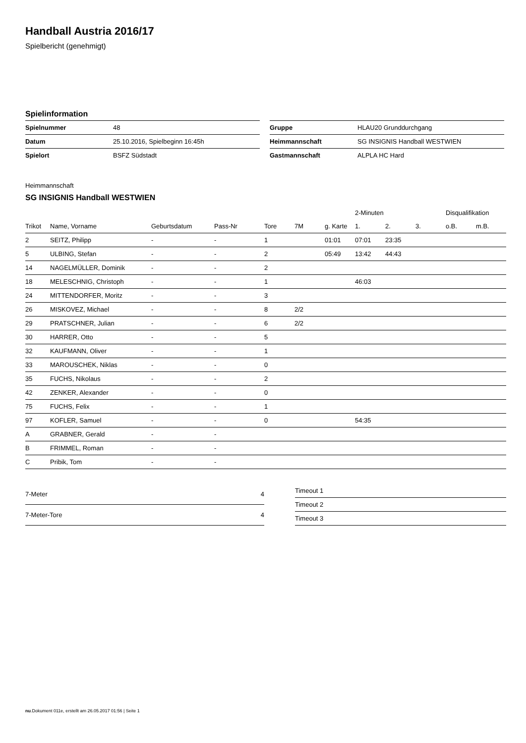Handball Austria 2016/17
Spielbericht (genehmigt)
Spielinformation
| Spielnummer | 48 |
| Datum | 25.10.2016, Spielbeginn 16:45h |
| Spielort | BSFZ Südstadt |
| Gruppe | HLAU20 Grunddurchgang |
| Heimmannschaft | SG INSIGNIS Handball WESTWIEN |
| Gastmannschaft | ALPLA HC Hard |
Heimmannschaft
SG INSIGNIS Handball WESTWIEN
| | | | | | | | 2-Minuten | | | Disqualifikation | |
| --- | --- | --- | --- | --- | --- | --- | --- | --- | --- | --- | --- |
| Trikot | Name, Vorname | Geburtsdatum | Pass-Nr | Tore | 7M | g. Karte | 1. | 2. | 3. | o.B. | m.B. |
| 2 | SEITZ, Philipp | - | - | 1 | | 01:01 | 07:01 | 23:35 | | | |
| 5 | ULBING, Stefan | - | - | 2 | | 05:49 | 13:42 | 44:43 | | | |
| 14 | NAGELMÜLLER, Dominik | - | - | 2 | | | | | | | |
| 18 | MELESCHNIG, Christoph | - | - | 1 | | | 46:03 | | | | |
| 24 | MITTENDORFER, Moritz | - | - | 3 | | | | | | | |
| 26 | MISKOVEZ, Michael | - | - | 8 | 2/2 | | | | | | |
| 29 | PRATSCHNER, Julian | - | - | 6 | 2/2 | | | | | | |
| 30 | HARRER, Otto | - | - | 5 | | | | | | | |
| 32 | KAUFMANN, Oliver | - | - | 1 | | | | | | | |
| 33 | MAROUSCHEK, Niklas | - | - | 0 | | | | | | | |
| 35 | FUCHS, Nikolaus | - | - | 2 | | | | | | | |
| 42 | ZENKER, Alexander | - | - | 0 | | | | | | | |
| 75 | FUCHS, Felix | - | - | 1 | | | | | | | |
| 97 | KOFLER, Samuel | - | - | 0 | | | 54:35 | | | | |
| A | GRABNER, Gerald | - | - | | | | | | | | |
| B | FRIMMEL, Roman | - | - | | | | | | | | |
| C | Pribik, Tom | - | - | | | | | | | | |
| 7-Meter | 4 |
| 7-Meter-Tore | 4 |
| Timeout 1 |
| Timeout 2 |
| Timeout 3 |
nu.Dokument 011e, erstellt am 26.05.2017 01:56 | Seite 1